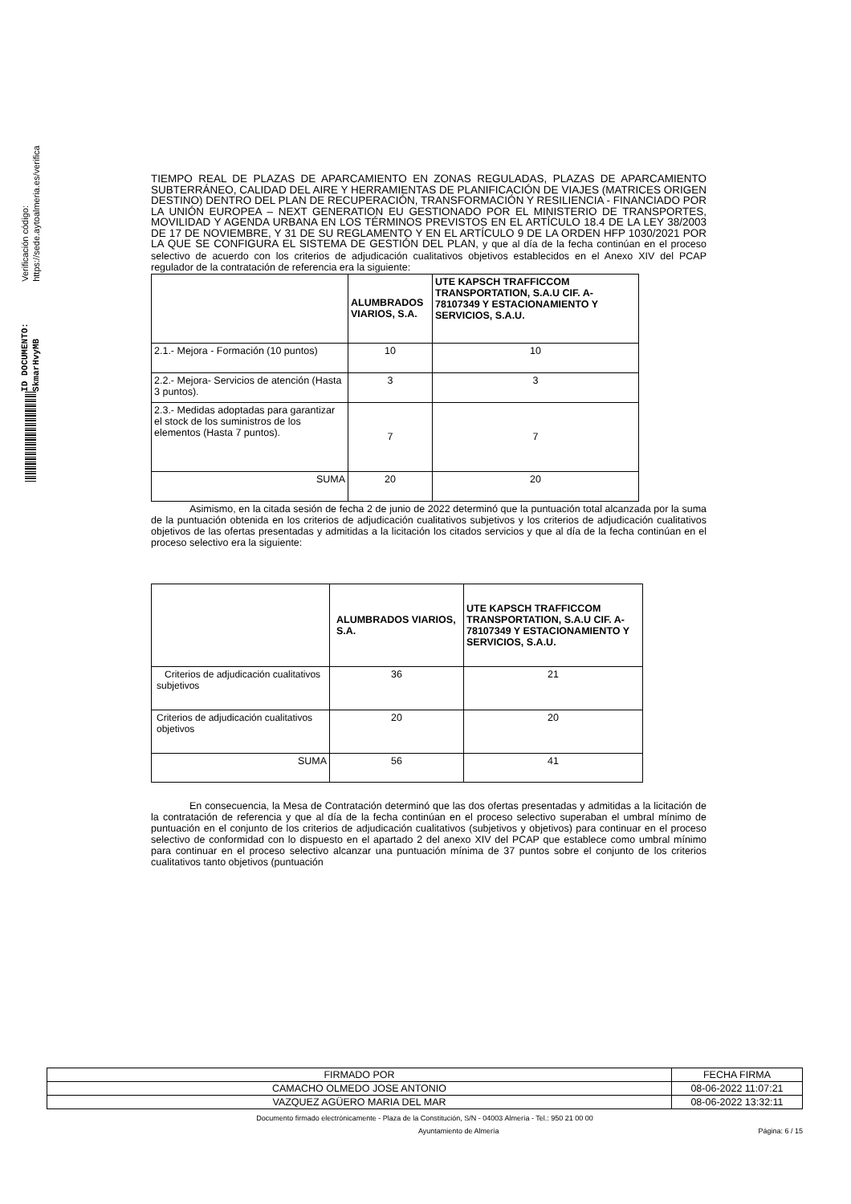Verificación código: https://sede.aytoalmeria.es/verifica
ID DOCUMENTO: SkmarHvyMB
TIEMPO REAL DE PLAZAS DE APARCAMIENTO EN ZONAS REGULADAS, PLAZAS DE APARCAMIENTO SUBTERRÁNEO, CALIDAD DEL AIRE Y HERRAMIENTAS DE PLANIFICACIÓN DE VIAJES (MATRICES ORIGEN DESTINO) DENTRO DEL PLAN DE RECUPERACIÓN, TRANSFORMACIÓN Y RESILIENCIA - FINANCIADO POR LA UNIÓN EUROPEA – NEXT GENERATION EU GESTIONADO POR EL MINISTERIO DE TRANSPORTES, MOVILIDAD Y AGENDA URBANA EN LOS TÉRMINOS PREVISTOS EN EL ARTÍCULO 18.4 DE LA LEY 38/2003 DE 17 DE NOVIEMBRE, Y 31 DE SU REGLAMENTO Y EN EL ARTÍCULO 9 DE LA ORDEN HFP 1030/2021 POR LA QUE SE CONFIGURA EL SISTEMA DE GESTIÓN DEL PLAN, y que al día de la fecha continúan en el proceso selectivo de acuerdo con los criterios de adjudicación cualitativos objetivos establecidos en el Anexo XIV del PCAP regulador de la contratación de referencia era la siguiente:
| | ALUMBRADOS VIARIOS, S.A. | UTE KAPSCH TRAFFICCOM TRANSPORTATION, S.A.U CIF. A-78107349 Y ESTACIONAMIENTO Y SERVICIOS, S.A.U. |
| --- | --- | --- |
| 2.1.- Mejora - Formación (10 puntos) | 10 | 10 |
| 2.2.- Mejora- Servicios de atención (Hasta 3 puntos). | 3 | 3 |
| 2.3.- Medidas adoptadas para garantizar el stock de los suministros de los elementos (Hasta 7 puntos). | 7 | 7 |
| SUMA | 20 | 20 |
Asimismo, en la citada sesión de fecha 2 de junio de 2022 determinó que la puntuación total alcanzada por la suma de la puntuación obtenida en los criterios de adjudicación cualitativos subjetivos y los criterios de adjudicación cualitativos objetivos de las ofertas presentadas y admitidas a la licitación los citados servicios y que al día de la fecha continúan en el proceso selectivo era la siguiente:
| | ALUMBRADOS VIARIOS, S.A. | UTE KAPSCH TRAFFICCOM TRANSPORTATION, S.A.U CIF. A-78107349 Y ESTACIONAMIENTO Y SERVICIOS, S.A.U. |
| --- | --- | --- |
| Criterios de adjudicación cualitativos subjetivos | 36 | 21 |
| Criterios de adjudicación cualitativos objetivos | 20 | 20 |
| SUMA | 56 | 41 |
En consecuencia, la Mesa de Contratación determinó que las dos ofertas presentadas y admitidas a la licitación de la contratación de referencia y que al día de la fecha continúan en el proceso selectivo superaban el umbral mínimo de puntuación en el conjunto de los criterios de adjudicación cualitativos (subjetivos y objetivos) para continuar en el proceso selectivo de conformidad con lo dispuesto en el apartado 2 del anexo XIV del PCAP que establece como umbral mínimo para continuar en el proceso selectivo alcanzar una puntuación mínima de 37 puntos sobre el conjunto de los criterios cualitativos tanto objetivos (puntuación
| FIRMADO POR | FECHA FIRMA |
| CAMACHO OLMEDO JOSE ANTONIO | 08-06-2022 11:07:21 |
| VAZQUEZ AGÜERO MARIA DEL MAR | 08-06-2022 13:32:11 |
Documento firmado electrónicamente - Plaza de la Constitución, S/N - 04003 Almería - Tel.: 950 21 00 00
Ayuntamiento de Almería Página: 6 / 15